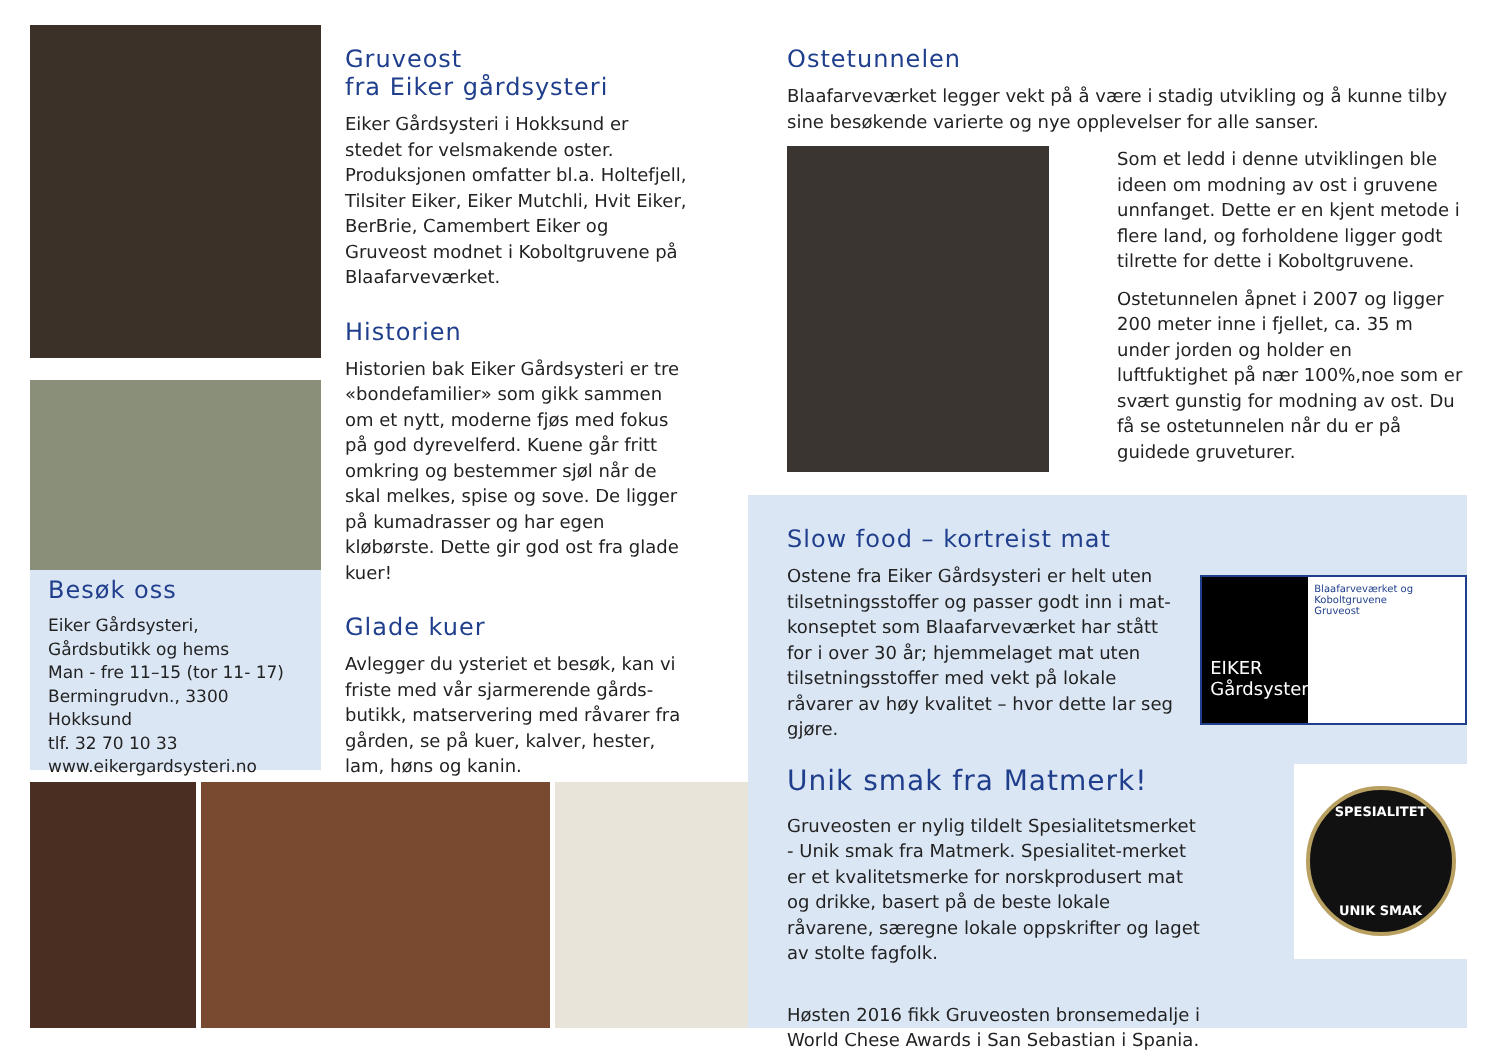Besøk oss
Eiker Gårdsysteri,
Gårdsbutikk og hems
Man - fre 11–15 (tor 11- 17)
Bermingrudvn., 3300 Hokksund
tlf. 32 70 10 33
www.eikergardsysteri.no
Gruveost
fra Eiker gårdsysteri
Eiker Gårdsysteri i Hokksund er stedet for velsmakende oster. Produksjonen omfatter bl.a. Holtefjell, Tilsiter Eiker, Eiker Mutchli, Hvit Eiker, BerBrie, Camembert Eiker og Gruveost modnet i Koboltgruvene på Blaafarveværket.
Historien
Historien bak Eiker Gårdsysteri er tre «bondefamilier» som gikk sammen om et nytt, moderne fjøs med fokus på god dyrevelferd. Kuene går fritt omkring og bestemmer sjøl når de skal melkes, spise og sove. De ligger på kumadrasser og har egen kløbørste. Dette gir god ost fra glade kuer!
Glade kuer
Avlegger du ysteriet et besøk, kan vi friste med vår sjarmerende gårds-butikk, matservering med råvarer fra gården, se på kuer, kalver, hester, lam, høns og kanin.
Ostetunnelen
Blaafarveværket legger vekt på å være i stadig utvikling og å kunne tilby sine besøkende varierte og nye opplevelser for alle sanser.
Som et ledd i denne utviklingen ble ideen om modning av ost i gruvene unnfanget. Dette er en kjent metode i flere land, og forholdene ligger godt tilrette for dette i Koboltgruvene.
Ostetunnelen åpnet i 2007 og ligger 200 meter inne i fjellet, ca. 35 m under jorden og holder en luftfuktighet på nær 100%,noe som er svært gunstig for modning av ost. Du få se ostetunnelen når du er på guidede gruveturer.
Slow food – kortreist mat
Ostene fra Eiker Gårdsysteri er helt uten tilsetningsstoffer og passer godt inn i mat-konseptet som Blaafarveværket har stått for i over 30 år; hjemmelaget mat uten tilsetningsstoffer med vekt på lokale råvarer av høy kvalitet – hvor dette lar seg gjøre.
EIKER Gårdsysteri
Blaafarveværket og Koboltgruvene
Gruveost
Unik smak fra Matmerk!
Gruveosten er nylig tildelt Spesialitetsmerket - Unik smak fra Matmerk. Spesialitet-merket er et kvalitetsmerke for norskprodusert mat og drikke, basert på de beste lokale råvarene, særegne lokale oppskrifter og laget av stolte fagfolk.
Høsten 2016 fikk Gruveosten bronsemedalje i World Chese Awards i San Sebastian i Spania.
SPESIALITET
UNIK SMAK